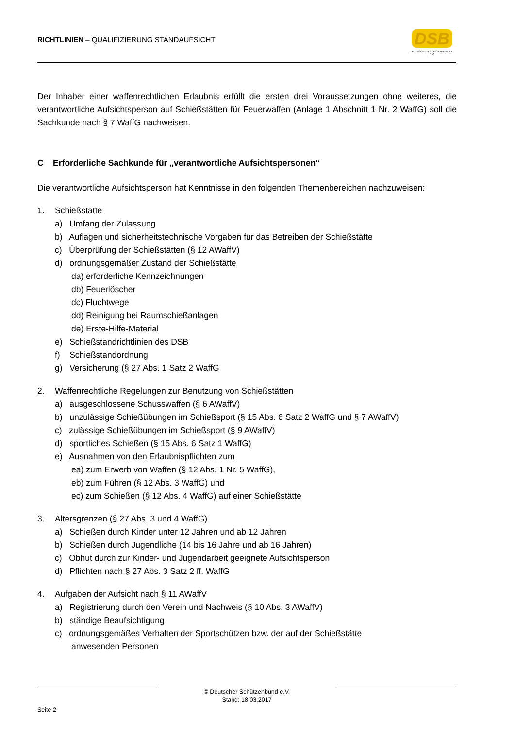RICHTLINIEN – QUALIFIZIERUNG STANDAUFSICHT
DSB
DEUTSCHER SCHÜTZENBUND E.V.
Der Inhaber einer waffenrechtlichen Erlaubnis erfüllt die ersten drei Voraussetzungen ohne weiteres, die verantwortliche Aufsichtsperson auf Schießstätten für Feuerwaffen (Anlage 1 Abschnitt 1 Nr. 2 WaffG) soll die Sachkunde nach § 7 WaffG nachweisen.
C Erforderliche Sachkunde für „verantwortliche Aufsichtspersonen“
Die verantwortliche Aufsichtsperson hat Kenntnisse in den folgenden Themenbereichen nachzuweisen:
1. Schießstätte
a) Umfang der Zulassung
b) Auflagen und sicherheitstechnische Vorgaben für das Betreiben der Schießstätte
c) Überprüfung der Schießstätten (§ 12 AWaffV)
d) ordnungsgemäßer Zustand der Schießstätte
da) erforderliche Kennzeichnungen
db) Feuerlöscher
dc) Fluchtwege
dd) Reinigung bei Raumschießanlagen
de) Erste-Hilfe-Material
e) Schießstandrichtlinien des DSB
f) Schießstandordnung
g) Versicherung (§ 27 Abs. 1 Satz 2 WaffG
2. Waffenrechtliche Regelungen zur Benutzung von Schießstätten
a) ausgeschlossene Schusswaffen (§ 6 AWaffV)
b) unzulässige Schießübungen im Schießsport (§ 15 Abs. 6 Satz 2 WaffG und § 7 AWaffV)
c) zulässige Schießübungen im Schießsport (§ 9 AWaffV)
d) sportliches Schießen (§ 15 Abs. 6 Satz 1 WaffG)
e) Ausnahmen von den Erlaubnispflichten zum
ea) zum Erwerb von Waffen (§ 12 Abs. 1 Nr. 5 WaffG),
eb) zum Führen (§ 12 Abs. 3 WaffG) und
ec) zum Schießen (§ 12 Abs. 4 WaffG) auf einer Schießstätte
3. Altersgrenzen (§ 27 Abs. 3 und 4 WaffG)
a) Schießen durch Kinder unter 12 Jahren und ab 12 Jahren
b) Schießen durch Jugendliche (14 bis 16 Jahre und ab 16 Jahren)
c) Obhut durch zur Kinder- und Jugendarbeit geeignete Aufsichtsperson
d) Pflichten nach § 27 Abs. 3 Satz 2 ff. WaffG
4. Aufgaben der Aufsicht nach § 11 AWaffV
a) Registrierung durch den Verein und Nachweis (§ 10 Abs. 3 AWaffV)
b) ständige Beaufsichtigung
c) ordnungsgemäßes Verhalten der Sportschützen bzw. der auf der Schießstätte
anwesenden Personen
© Deutscher Schützenbund e.V.
Stand: 18.03.2017
Seite 2